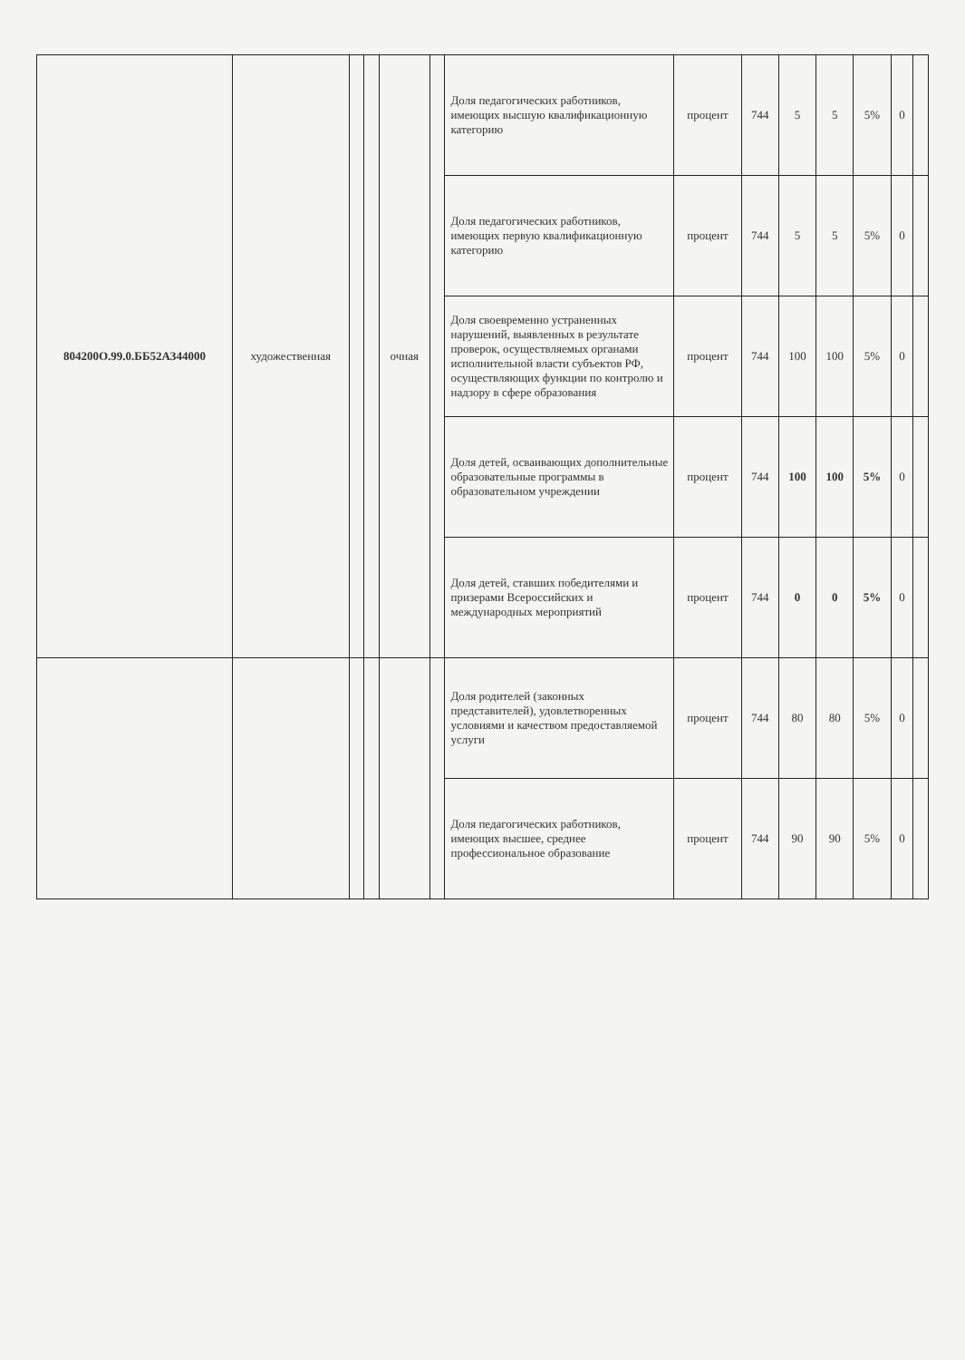| 804200О.99.0.ББ52АЗ44000 | художественная | | | очная | | Доля педагогических работников, имеющих высшую квалификационную категорию | процент | 744 | 5 | 5 | 5% | 0 | |
| | | | | | | Доля педагогических работников, имеющих первую квалификационную категорию | процент | 744 | 5 | 5 | 5% | 0 | |
| | | | | | | Доля своевременно устраненных нарушений, выявленных в результате проверок, осуществляемых органами исполнительной власти субъектов РФ, осуществляющих функции по контролю и надзору в сфере образования | процент | 744 | 100 | 100 | 5% | 0 | |
| | | | | | | Доля детей, осваивающих дополнительные образовательные программы в образовательном учреждении | процент | 744 | 100 | 100 | 5% | 0 | |
| | | | | | | Доля детей, ставших победителями и призерами Всероссийских и международных мероприятий | процент | 744 | 0 | 0 | 5% | 0 | |
| | | | | | | Доля родителей (законных представителей), удовлетворенных условиями и качеством предоставляемой услуги | процент | 744 | 80 | 80 | 5% | 0 | |
| | | | | | | Доля педагогических работников, имеющих высшее, среднее профессиональное образование | процент | 744 | 90 | 90 | 5% | 0 | |